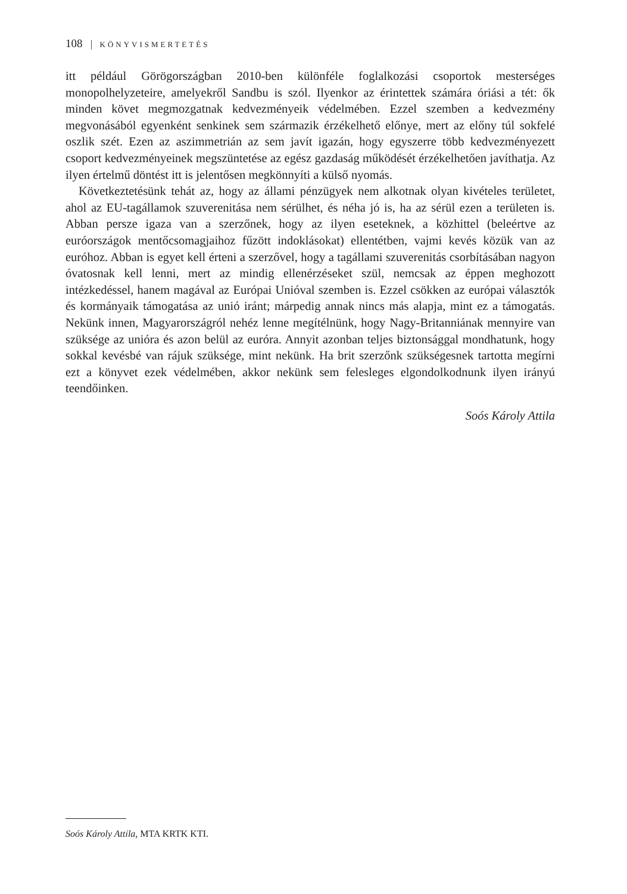108 KÖNYVISMERTETÉS
itt például Görögországban 2010-ben különféle foglalkozási csoportok mesterséges monopolhelyzeteire, amelyekről Sandbu is szól. Ilyenkor az érintettek számára óriási a tét: ők minden követ megmozgatnak kedvezményeik védelmében. Ezzel szemben a kedvezmény megvonásából egyenként senkinek sem származik érzékelhető előnye, mert az előny túl sokfelé oszlik szét. Ezen az aszimmetrián az sem javít igazán, hogy egyszerre több kedvezményezett csoport kedvezményeinek megszüntetése az egész gazdaság működését érzékelhetően javíthatja. Az ilyen értelmű döntést itt is jelentősen megkönnyíti a külső nyomás.
Következtetésünk tehát az, hogy az állami pénzügyek nem alkotnak olyan kivételes területet, ahol az EU-tagállamok szuverenitása nem sérülhet, és néha jó is, ha az sérül ezen a területen is. Abban persze igaza van a szerzőnek, hogy az ilyen eseteknek, a közhittel (beleértve az euróországok mentőcsomagjaihoz fűzött indoklásokat) ellentétben, vajmi kevés közük van az euróhoz. Abban is egyet kell érteni a szerzővel, hogy a tagállami szuverenitás csorbításában nagyon óvatosnak kell lenni, mert az mindig ellenérzéseket szül, nemcsak az éppen meghozott intézkedéssel, hanem magával az Európai Unióval szemben is. Ezzel csökken az európai választók és kormányaik támogatása az unió iránt; márpedig annak nincs más alapja, mint ez a támogatás. Nekünk innen, Magyarországról nehéz lenne megítélnünk, hogy Nagy-Britanniának mennyire van szüksége az unióra és azon belül az euróra. Annyit azonban teljes biztonsággal mondhatunk, hogy sokkal kevésbé van rájuk szüksége, mint nekünk. Ha brit szerzőnk szükségesnek tartotta megírni ezt a könyvet ezek védelmében, akkor nekünk sem felesleges elgondolkodnunk ilyen irányú teendőinken.
Soós Károly Attila
Soós Károly Attila, MTA KRTK KTI.